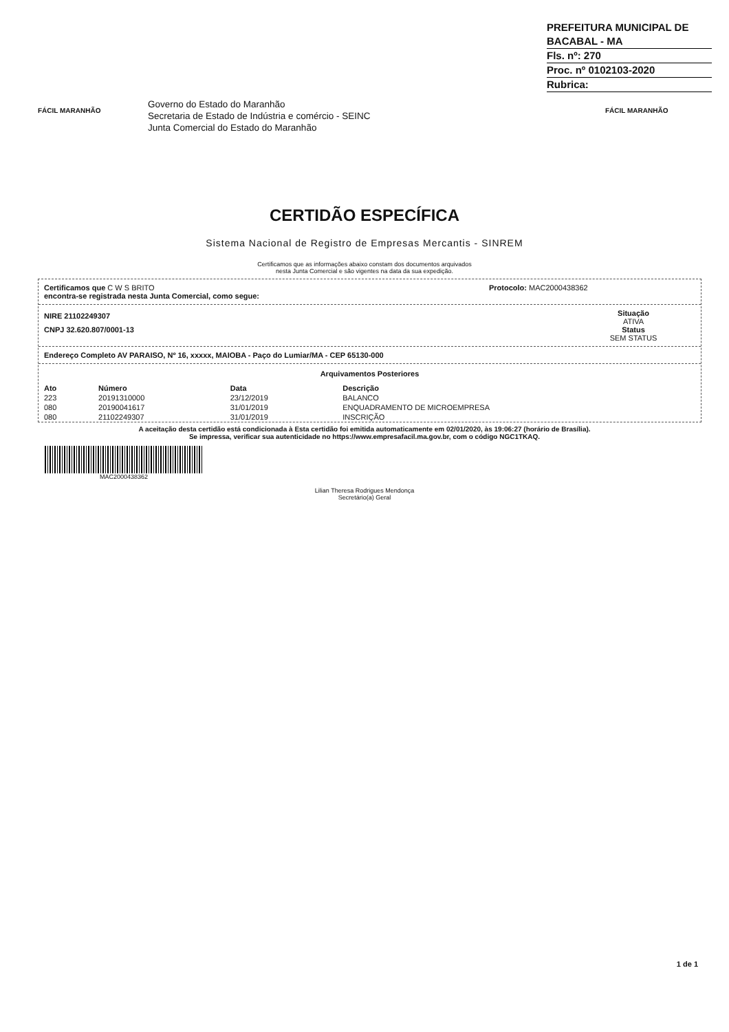PREFEITURA MUNICIPAL DE BACABAL - MA
Fls. nº: 270
Proc. nº 0102103-2020
Rubrica:
FÁCIL MARANHÃO
Governo do Estado do Maranhão
Secretaria de Estado de Indústria e comércio - SEINC
Junta Comercial do Estado do Maranhão
FÁCIL MARANHÃO
CERTIDÃO ESPECÍFICA
Sistema Nacional de Registro de Empresas Mercantis - SINREM
Certificamos que as informações abaixo constam dos documentos arquivados
nesta Junta Comercial e são vigentes na data da sua expedição.
Certificamos que C W S BRITO
encontra-se registrada nesta Junta Comercial, como segue:
Protocolo: MAC2000438362
NIRE 21102249307
CNPJ 32.620.807/0001-13
Situação
ATIVA
Status
SEM STATUS
Endereço Completo AV PARAISO, Nº 16, xxxxx, MAIOBA - Paço do Lumiar/MA - CEP 65130-000
Arquivamentos Posteriores
| Ato | Número | Data | Descrição |
| --- | --- | --- | --- |
| 223 | 20191310000 | 23/12/2019 | BALANCO |
| 080 | 20190041617 | 31/01/2019 | ENQUADRAMENTO DE MICROEMPRESA |
| 080 | 21102249307 | 31/01/2019 | INSCRIÇÃO |
A aceitação desta certidão está condicionada à Esta certidão foi emitida automaticamente em 02/01/2020, às 19:06:27 (horário de Brasília).
Se impressa, verificar sua autenticidade no https://www.empresafacil.ma.gov.br, com o código NGC1TKAQ.
MAC2000438362
Lilian Theresa Rodrigues Mendonça
Secretário(a) Geral
1 de 1